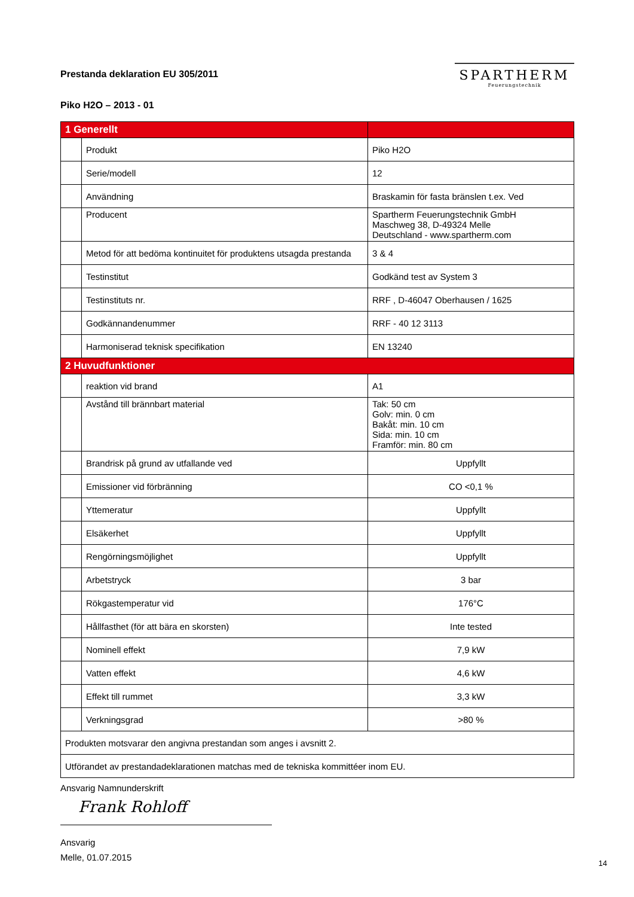Prestanda deklaration EU 305/2011
SPARTHERM
Feuerungstechnik
Piko H2O – 2013 - 01
| 1 Generellt | | |
| | Produkt | Piko H2O |
| | Serie/modell | 12 |
| | Användning | Braskamin för fasta bränslen t.ex. Ved |
| | Producent | Spartherm Feuerungstechnik GmbH Maschweg 38, D-49324 Melle Deutschland - www.spartherm.com |
| | Metod för att bedöma kontinuitet för produktens utsagda prestanda | 3 & 4 |
| | Testinstitut | Godkänd test av System 3 |
| | Testinstituts nr. | RRF , D-46047 Oberhausen / 1625 |
| | Godkännandenummer | RRF - 40 12 3113 |
| | Harmoniserad teknisk specifikation | EN 13240 |
| 2 Huvudfunktioner | | |
| | reaktion vid brand | A1 |
| | Avstånd till brännbart material | Tak: 50 cm Golv: min. 0 cm Bakåt: min. 10 cm Sida: min. 10 cm Framför: min. 80 cm |
| | Brandrisk på grund av utfallande ved | Uppfyllt |
| | Emissioner vid förbränning | CO <0,1 % |
| | Yttemeratur | Uppfyllt |
| | Elsäkerhet | Uppfyllt |
| | Rengörningsmöjlighet | Uppfyllt |
| | Arbetstryck | 3 bar |
| | Rökgastemperatur vid | 176°C |
| | Hållfasthet (för att bära en skorsten) | Inte tested |
| | Nominell effekt | 7,9 kW |
| | Vatten effekt | 4,6 kW |
| | Effekt till rummet | 3,3 kW |
| | Verkningsgrad | >80 % |
| Produkten motsvarar den angivna prestandan som anges i avsnitt 2. | | |
| Utförandet av prestandadeklarationen matchas med de tekniska kommittéer inom EU. | | |
Ansvarig Namnunderskrift
Frank Rohloff
Ansvarig
Melle, 01.07.2015
14